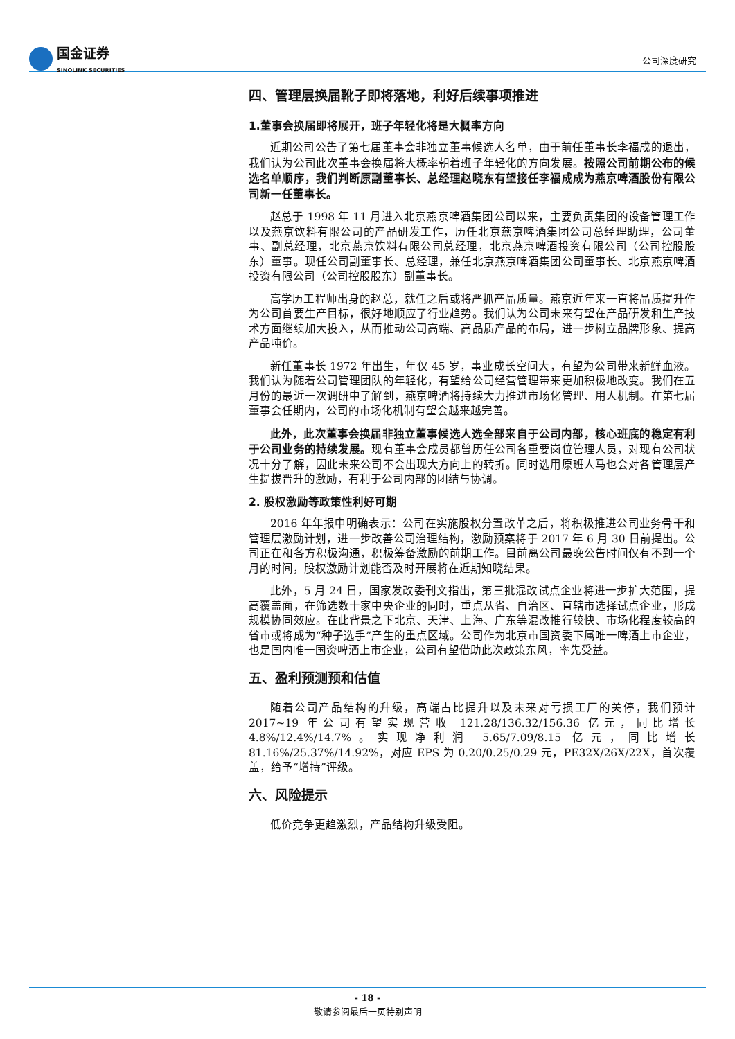国金证券
SINOLINK SECURITIES
公司深度研究
四、管理层换届靴子即将落地，利好后续事项推进
1.董事会换届即将展开，班子年轻化将是大概率方向
近期公司公告了第七届董事会非独立董事候选人名单，由于前任董事长李福成的退出，我们认为公司此次董事会换届将大概率朝着班子年轻化的方向发展。按照公司前期公布的候选名单顺序，我们判断原副董事长、总经理赵晓东有望接任李福成成为燕京啤酒股份有限公司新一任董事长。
赵总于 1998 年 11 月进入北京燕京啤酒集团公司以来，主要负责集团的设备管理工作以及燕京饮料有限公司的产品研发工作，历任北京燕京啤酒集团公司总经理助理，公司董事、副总经理，北京燕京饮料有限公司总经理，北京燕京啤酒投资有限公司（公司控股股东）董事。现任公司副董事长、总经理，兼任北京燕京啤酒集团公司董事长、北京燕京啤酒投资有限公司（公司控股股东）副董事长。
高学历工程师出身的赵总，就任之后或将严抓产品质量。燕京近年来一直将品质提升作为公司首要生产目标，很好地顺应了行业趋势。我们认为公司未来有望在产品研发和生产技术方面继续加大投入，从而推动公司高端、高品质产品的布局，进一步树立品牌形象、提高产品吨价。
新任董事长 1972 年出生，年仅 45 岁，事业成长空间大，有望为公司带来新鲜血液。我们认为随着公司管理团队的年轻化，有望给公司经营管理带来更加积极地改变。我们在五月份的最近一次调研中了解到，燕京啤酒将持续大力推进市场化管理、用人机制。在第七届董事会任期内，公司的市场化机制有望会越来越完善。
此外，此次董事会换届非独立董事候选人选全部来自于公司内部，核心班底的稳定有利于公司业务的持续发展。现有董事会成员都曾历任公司各重要岗位管理人员，对现有公司状况十分了解，因此未来公司不会出现大方向上的转折。同时选用原班人马也会对各管理层产生提拔晋升的激励，有利于公司内部的团结与协调。
2. 股权激励等政策性利好可期
2016 年年报中明确表示：公司在实施股权分置改革之后，将积极推进公司业务骨干和管理层激励计划，进一步改善公司治理结构，激励预案将于 2017 年 6 月 30 日前提出。公司正在和各方积极沟通，积极筹备激励的前期工作。目前离公司最晚公告时间仅有不到一个月的时间，股权激励计划能否及时开展将在近期知晓结果。
此外，5 月 24 日，国家发改委刊文指出，第三批混改试点企业将进一步扩大范围，提高覆盖面，在筛选数十家中央企业的同时，重点从省、自治区、直辖市选择试点企业，形成规模协同效应。在此背景之下北京、天津、上海、广东等混改推行较快、市场化程度较高的省市或将成为“种子选手”产生的重点区域。公司作为北京市国资委下属唯一啤酒上市企业，也是国内唯一国资啤酒上市企业，公司有望借助此次政策东风，率先受益。
五、盈利预测预和估值
随着公司产品结构的升级，高端占比提升以及未来对亏损工厂的关停，我们预计 2017~19 年公司有望实现营收 121.28/136.32/156.36 亿元，同比增长 4.8%/12.4%/14.7%。实现净利润 5.65/7.09/8.15 亿元，同比增长 81.16%/25.37%/14.92%，对应 EPS 为 0.20/0.25/0.29 元，PE32X/26X/22X，首次覆盖，给予“增持”评级。
六、风险提示
低价竞争更趋激烈，产品结构升级受阻。
- 18 -
敬请参阅最后一页特别声明